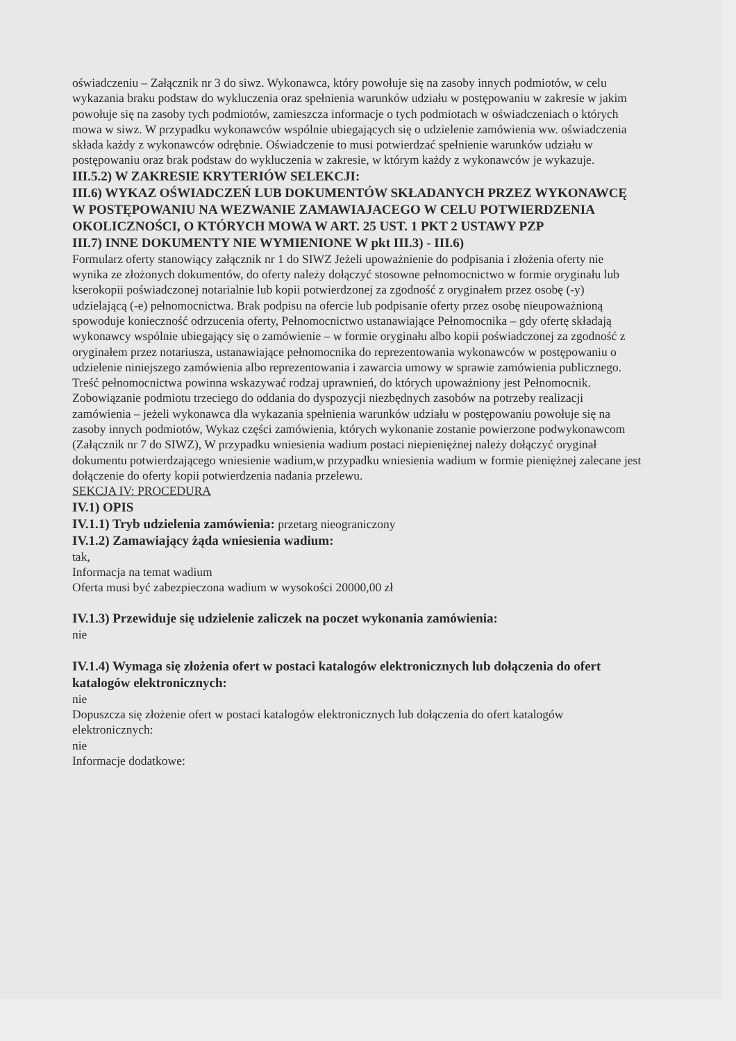oświadczeniu – Załącznik nr 3 do siwz. Wykonawca, który powołuje się na zasoby innych podmiotów, w celu wykazania braku podstaw do wykluczenia oraz spełnienia warunków udziału w postępowaniu w zakresie w jakim powołuje się na zasoby tych podmiotów, zamieszcza informacje o tych podmiotach w oświadczeniach o których mowa w siwz. W przypadku wykonawców wspólnie ubiegających się o udzielenie zamówienia ww. oświadczenia składa każdy z wykonawców odrębnie. Oświadczenie to musi potwierdzać spełnienie warunków udziału w postępowaniu oraz brak podstaw do wykluczenia w zakresie, w którym każdy z wykonawców je wykazuje.
III.5.2) W ZAKRESIE KRYTERIÓW SELEKCJI:
III.6) WYKAZ OŚWIADCZEŃ LUB DOKUMENTÓW SKŁADANYCH PRZEZ WYKONAWCĘ W POSTĘPOWANIU NA WEZWANIE ZAMAWIAJACEGO W CELU POTWIERDZENIA OKOLICZNOŚCI, O KTÓRYCH MOWA W ART. 25 UST. 1 PKT 2 USTAWY PZP
III.7) INNE DOKUMENTY NIE WYMIENIONE W pkt III.3) - III.6)
Formularz oferty stanowiący załącznik nr 1 do SIWZ Jeżeli upoważnienie do podpisania i złożenia oferty nie wynika ze złożonych dokumentów, do oferty należy dołączyć stosowne pełnomocnictwo w formie oryginału lub kserokopii poświadczonej notarialnie lub kopii potwierdzonej za zgodność z oryginałem przez osobę (-y) udzielającą (-e) pełnomocnictwa. Brak podpisu na ofercie lub podpisanie oferty przez osobę nieupoważnioną spowoduje konieczność odrzucenia oferty, Pełnomocnictwo ustanawiające Pełnomocnika – gdy ofertę składają wykonawcy wspólnie ubiegający się o zamówienie – w formie oryginału albo kopii poświadczonej za zgodność z oryginałem przez notariusza, ustanawiające pełnomocnika do reprezentowania wykonawców w postępowaniu o udzielenie niniejszego zamówienia albo reprezentowania i zawarcia umowy w sprawie zamówienia publicznego. Treść pełnomocnictwa powinna wskazywać rodzaj uprawnień, do których upoważniony jest Pełnomocnik. Zobowiązanie podmiotu trzeciego do oddania do dyspozycji niezbędnych zasobów na potrzeby realizacji zamówienia – jeżeli wykonawca dla wykazania spełnienia warunków udziału w postępowaniu powołuje się na zasoby innych podmiotów, Wykaz części zamówienia, których wykonanie zostanie powierzone podwykonawcom (Załącznik nr 7 do SIWZ), W przypadku wniesienia wadium postaci niepieniężnej należy dołączyć oryginał dokumentu potwierdzającego wniesienie wadium,w przypadku wniesienia wadium w formie pieniężnej zalecane jest dołączenie do oferty kopii potwierdzenia nadania przelewu.
SEKCJA IV: PROCEDURA
IV.1) OPIS
IV.1.1) Tryb udzielenia zamówienia: przetarg nieograniczony
IV.1.2) Zamawiający żąda wniesienia wadium:
tak,
Informacja na temat wadium
Oferta musi być zabezpieczona wadium w wysokości 20000,00 zł
IV.1.3) Przewiduje się udzielenie zaliczek na poczet wykonania zamówienia:
nie
IV.1.4) Wymaga się złożenia ofert w postaci katalogów elektronicznych lub dołączenia do ofert katalogów elektronicznych:
nie
Dopuszcza się złożenie ofert w postaci katalogów elektronicznych lub dołączenia do ofert katalogów elektronicznych:
nie
Informacje dodatkowe: